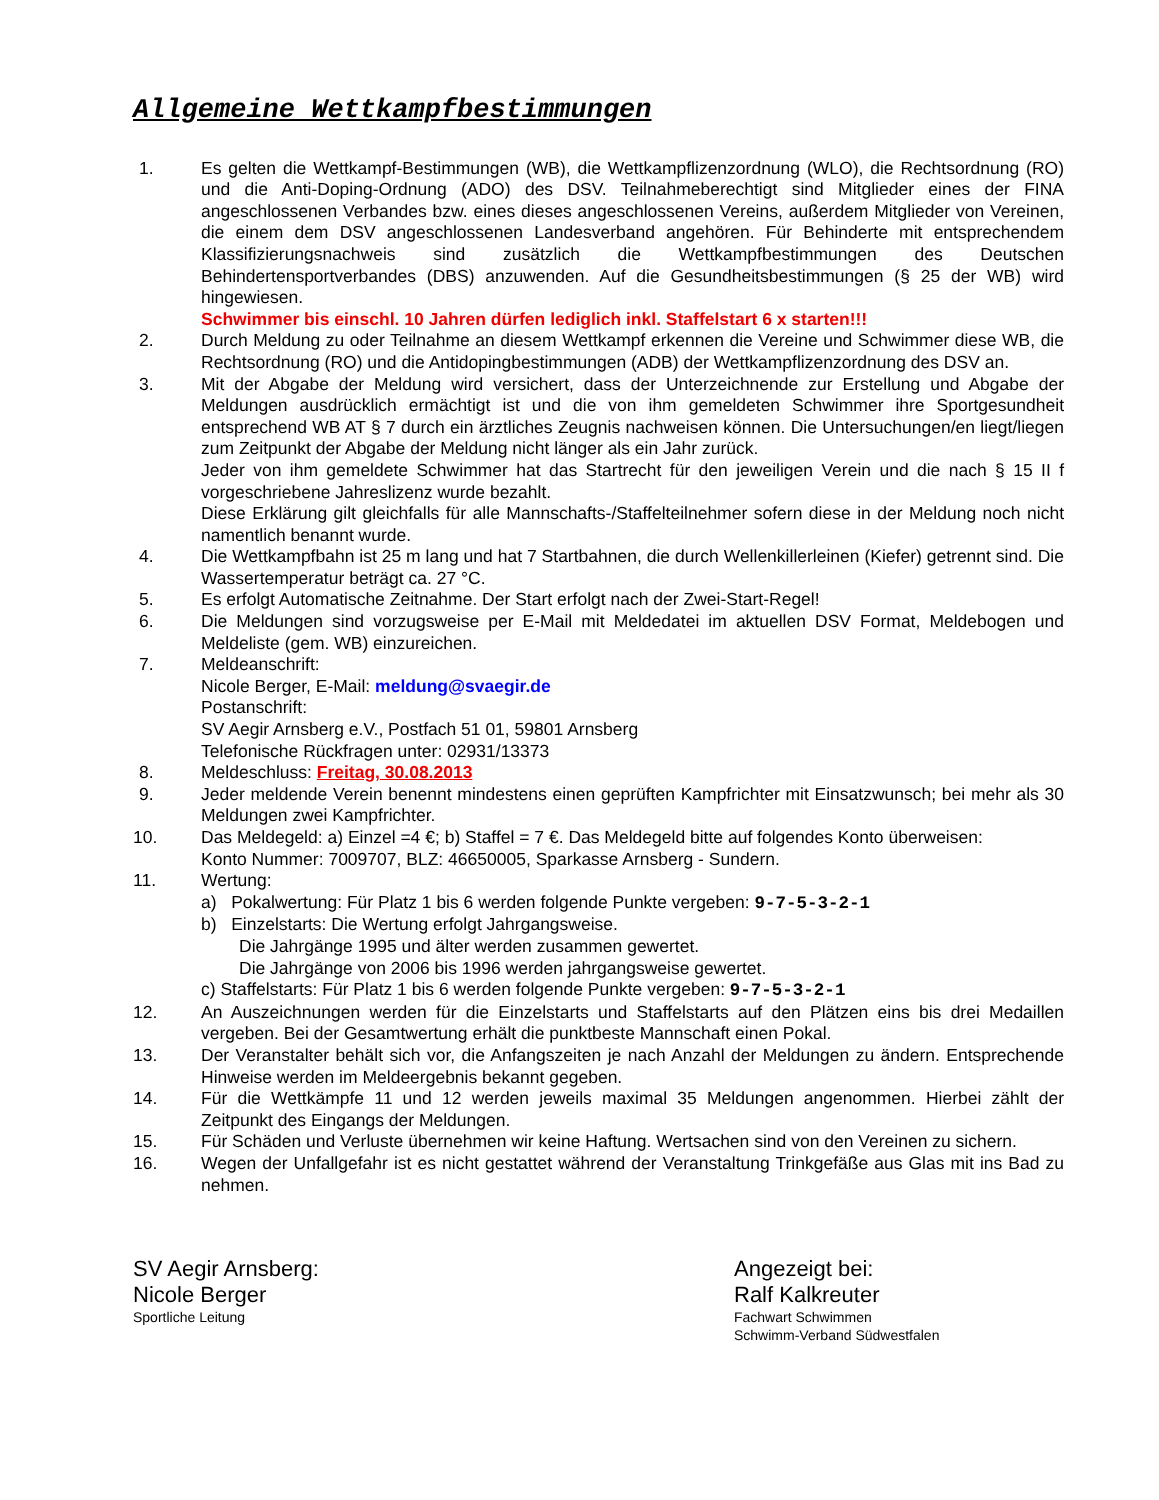Allgemeine Wettkampfbestimmungen
1. Es gelten die Wettkampf-Bestimmungen (WB), die Wettkampflizenzordnung (WLO), die Rechtsordnung (RO) und die Anti-Doping-Ordnung (ADO) des DSV. Teilnahmeberechtigt sind Mitglieder eines der FINA angeschlossenen Verbandes bzw. eines dieses angeschlossenen Vereins, außerdem Mitglieder von Vereinen, die einem dem DSV angeschlossenen Landesverband angehören. Für Behinderte mit entsprechendem Klassifizierungsnachweis sind zusätzlich die Wettkampfbestimmungen des Deutschen Behindertensportverbandes (DBS) anzuwenden. Auf die Gesundheitsbestimmungen (§ 25 der WB) wird hingewiesen.
Schwimmer bis einschl. 10 Jahren dürfen lediglich inkl. Staffelstart 6 x starten!!!
2. Durch Meldung zu oder Teilnahme an diesem Wettkampf erkennen die Vereine und Schwimmer diese WB, die Rechtsordnung (RO) und die Antidopingbestimmungen (ADB) der Wettkampflizenzordnung des DSV an.
3. Mit der Abgabe der Meldung wird versichert, dass der Unterzeichnende zur Erstellung und Abgabe der Meldungen ausdrücklich ermächtigt ist und die von ihm gemeldeten Schwimmer ihre Sportgesundheit entsprechend WB AT § 7 durch ein ärztliches Zeugnis nachweisen können. Die Untersuchungen/en liegt/liegen zum Zeitpunkt der Abgabe der Meldung nicht länger als ein Jahr zurück.
Jeder von ihm gemeldete Schwimmer hat das Startrecht für den jeweiligen Verein und die nach § 15 II f vorgeschriebene Jahreslizenz wurde bezahlt.
Diese Erklärung gilt gleichfalls für alle Mannschafts-/Staffelteilnehmer sofern diese in der Meldung noch nicht namentlich benannt wurde.
4. Die Wettkampfbahn ist 25 m lang und hat 7 Startbahnen, die durch Wellenkillerleinen (Kiefer) getrennt sind. Die Wassertemperatur beträgt ca. 27 °C.
5. Es erfolgt Automatische Zeitnahme. Der Start erfolgt nach der Zwei-Start-Regel!
6. Die Meldungen sind vorzugsweise per E-Mail mit Meldedatei im aktuellen DSV Format, Meldebogen und Meldeliste (gem. WB) einzureichen.
7. Meldeanschrift:
Nicole Berger, E-Mail: meldung@svaegir.de
Postanschrift:
SV Aegir Arnsberg e.V., Postfach 51 01, 59801 Arnsberg
Telefonische Rückfragen unter: 02931/13373
8. Meldeschluss: Freitag, 30.08.2013
9. Jeder meldende Verein benennt mindestens einen geprüften Kampfrichter mit Einsatzwunsch; bei mehr als 30 Meldungen zwei Kampfrichter.
10. Das Meldegeld: a) Einzel =4 €; b) Staffel = 7 €. Das Meldegeld bitte auf folgendes Konto überweisen:
Konto Nummer: 7009707, BLZ: 46650005, Sparkasse Arnsberg - Sundern.
11. Wertung:
a) Pokalwertung: Für Platz 1 bis 6 werden folgende Punkte vergeben: 9-7-5-3-2-1
b) Einzelstarts: Die Wertung erfolgt Jahrgangsweise.
Die Jahrgänge 1995 und älter werden zusammen gewertet.
Die Jahrgänge von 2006 bis 1996 werden jahrgangsweise gewertet.
c) Staffelstarts: Für Platz 1 bis 6 werden folgende Punkte vergeben: 9-7-5-3-2-1
12. An Auszeichnungen werden für die Einzelstarts und Staffelstarts auf den Plätzen eins bis drei Medaillen vergeben. Bei der Gesamtwertung erhält die punktbeste Mannschaft einen Pokal.
13. Der Veranstalter behält sich vor, die Anfangszeiten je nach Anzahl der Meldungen zu ändern. Entsprechende Hinweise werden im Meldeergebnis bekannt gegeben.
14. Für die Wettkämpfe 11 und 12 werden jeweils maximal 35 Meldungen angenommen. Hierbei zählt der Zeitpunkt des Eingangs der Meldungen.
15. Für Schäden und Verluste übernehmen wir keine Haftung. Wertsachen sind von den Vereinen zu sichern.
16. Wegen der Unfallgefahr ist es nicht gestattet während der Veranstaltung Trinkgefäße aus Glas mit ins Bad zu nehmen.
SV Aegir Arnsberg:
Nicole Berger
Sportliche Leitung
Angezeigt bei:
Ralf Kalkreuter
Fachwart Schwimmen
Schwimm-Verband Südwestfalen